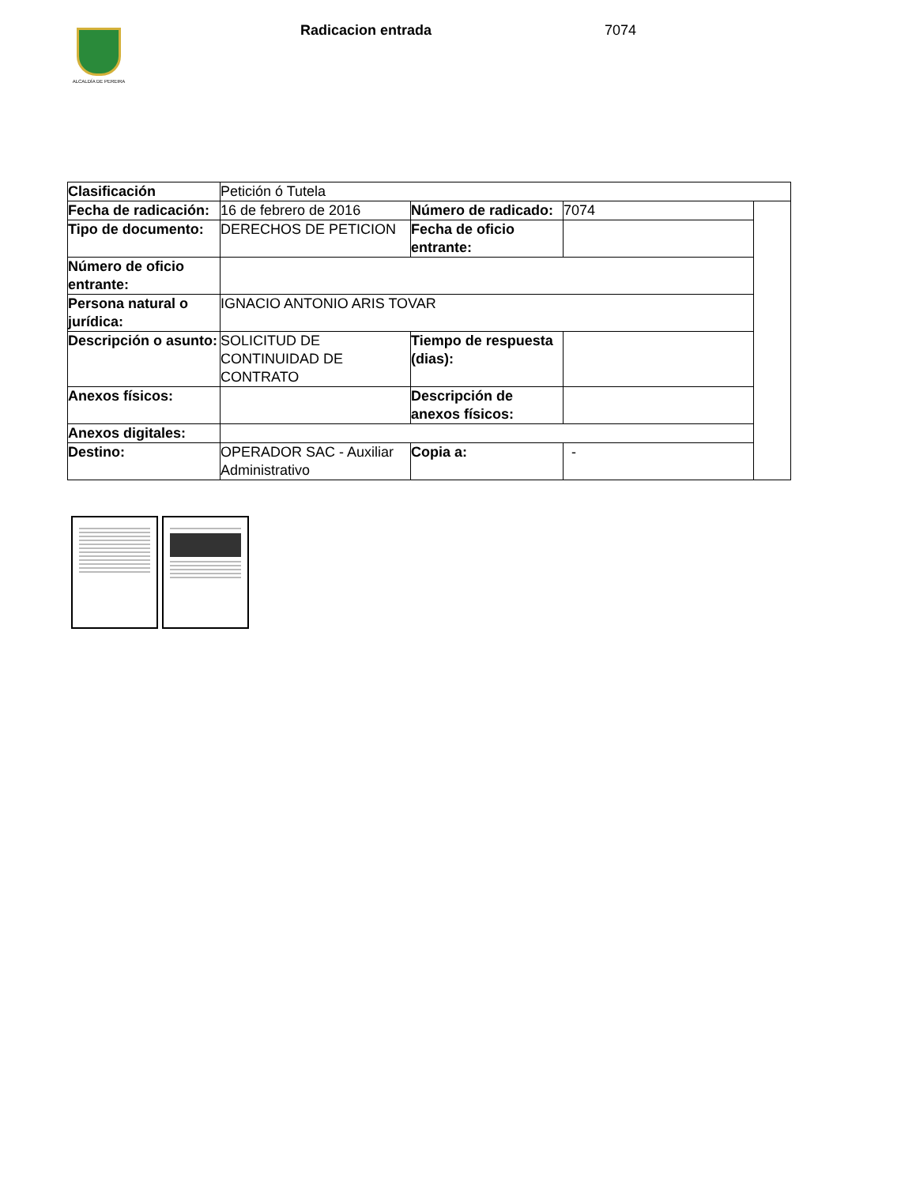ALCALDÍA DE PEREIRA Radicacion entrada 7074
| Clasificación | Petición ó Tutela | | | |
| Fecha de radicación: | 16 de febrero de 2016 | Número de radicado: | 7074 | |
| Tipo de documento: | DERECHOS DE PETICION | Fecha de oficio entrante: | | |
| Número de oficio entrante: | | | | |
| Persona natural o jurídica: | IGNACIO ANTONIO ARIS TOVAR | | | |
| Descripción o asunto: | SOLICITUD DE CONTINUIDAD DE CONTRATO | Tiempo de respuesta (dias): | | |
| Anexos físicos: | | Descripción de anexos físicos: | | |
| Anexos digitales: | | | | |
| Destino: | OPERADOR SAC - Auxiliar Administrativo | Copia a: | - | |